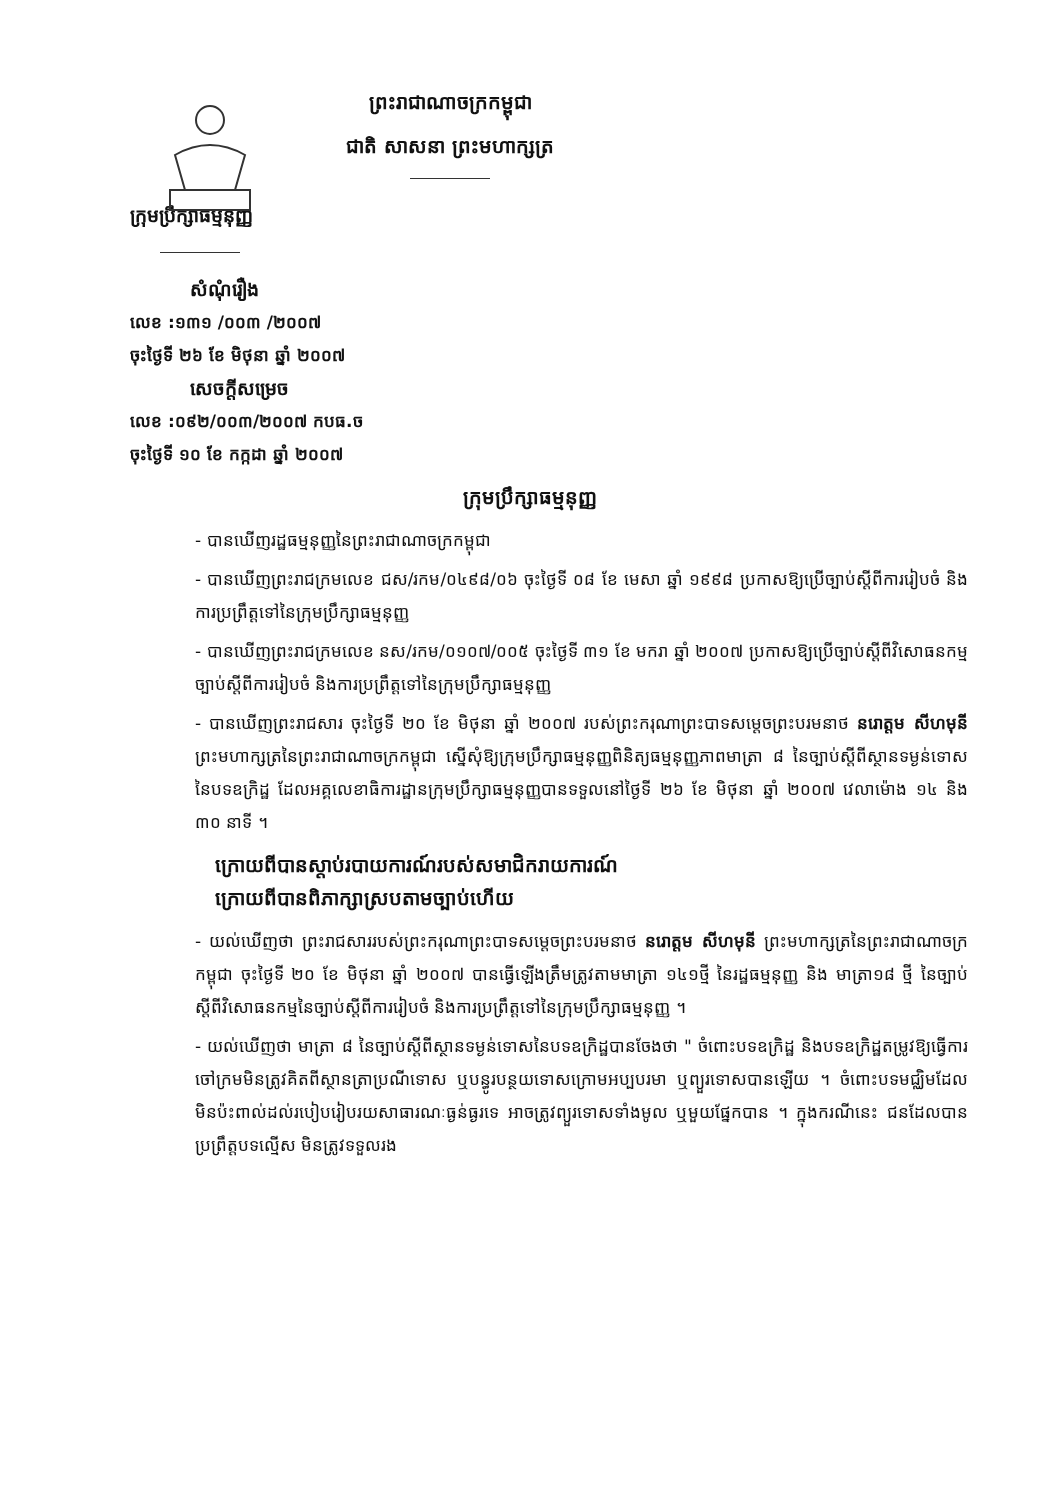ព្រះរាជាណាចក្រកម្ពុជា
ជាតិ សាសនា ព្រះមហាក្សត្រ
ក្រុមប្រឹក្សាធម្មនុញ្ញ
សំណុំរឿង
លេខ :១៣១ /០០៣ /២០០៧
ចុះថ្ងៃទី ២៦ ខែ មិថុនា ឆ្នាំ ២០០៧
សេចក្តីសម្រេច
លេខ :០៩២/០០៣/២០០៧ កបធ.ច
ចុះថ្ងៃទី ១០ ខែ កក្កដា ឆ្នាំ ២០០៧
ក្រុមប្រឹក្សាធម្មនុញ្ញ
- បានឃើញរដ្ឋធម្មនុញ្ញនៃព្រះរាជាណាចក្រកម្ពុជា
- បានឃើញព្រះរាជក្រមលេខ ជស/រកម/០៤៩៨/០៦ ចុះថ្ងៃទី ០៨ ខែ មេសា ឆ្នាំ ១៩៩៨ ប្រកាសឱ្យប្រើច្បាប់ស្តីពីការរៀបចំ និង ការប្រព្រឹត្តទៅនៃក្រុមប្រឹក្សាធម្មនុញ្ញ
- បានឃើញព្រះរាជក្រមលេខ នស/រកម/០១០៧/០០៥ ចុះថ្ងៃទី ៣១ ខែ មករា ឆ្នាំ ២០០៧ ប្រកាសឱ្យប្រើច្បាប់ស្តីពីវិសោធនកម្មច្បាប់ស្តីពីការរៀបចំ និងការប្រព្រឹត្តទៅនៃក្រុមប្រឹក្សាធម្មនុញ្ញ
- បានឃើញព្រះរាជសារ ចុះថ្ងៃទី ២០ ខែ មិថុនា ឆ្នាំ ២០០៧ របស់ព្រះករុណាព្រះបាទសម្តេចព្រះបរមនាថ នរោត្តម សីហមុនី ព្រះមហាក្សត្រនៃព្រះរាជាណាចក្រកម្ពុជា ស្នើសុំឱ្យក្រុមប្រឹក្សាធម្មនុញ្ញពិនិត្យធម្មនុញ្ញភាពមាត្រា ៨ នៃច្បាប់ស្តីពីស្ថានទម្ងន់ទោសនៃបទឧក្រិដ្ឋ ដែលអគ្គលេខាធិការដ្ឋានក្រុមប្រឹក្សាធម្មនុញ្ញបានទទួលនៅថ្ងៃទី ២៦ ខែ មិថុនា ឆ្នាំ ២០០៧ វេលាម៉ោង ១៤ និង ៣០ នាទី ។
ក្រោយពីបានស្តាប់របាយការណ៍របស់សមាជិករាយការណ៍
ក្រោយពីបានពិភាក្សាស្របតាមច្បាប់ហើយ
- យល់ឃើញថា ព្រះរាជសាររបស់ព្រះករុណាព្រះបាទសម្តេចព្រះបរមនាថ នរោត្តម សីហមុនី ព្រះមហាក្សត្រនៃព្រះរាជាណាចក្រកម្ពុជា ចុះថ្ងៃទី ២០ ខែ មិថុនា ឆ្នាំ ២០០៧ បានធ្វើឡើងត្រឹមត្រូវតាមមាត្រា ១៤១ថ្មី នៃរដ្ឋធម្មនុញ្ញ និង មាត្រា១៨ ថ្មី នៃច្បាប់ស្តីពីវិសោធនកម្មនៃច្បាប់ស្តីពីការរៀបចំ និងការប្រព្រឹត្តទៅនៃក្រុមប្រឹក្សាធម្មនុញ្ញ ។
- យល់ឃើញថា មាត្រា ៨ នៃច្បាប់ស្តីពីស្ថានទម្ងន់ទោសនៃបទឧក្រិដ្ឋបានចែងថា " ចំពោះបទឧក្រិដ្ឋ និងបទឧក្រិដ្ឋតម្រូវឱ្យធ្វើការ ចៅក្រមមិនត្រូវគិតពីស្ថានត្រាប្រណីទោស ឬបន្ធូរបន្ថយទោសក្រោមអប្បបរមា ឬព្យួរទោសបានឡើយ ។ ចំពោះបទមជ្ឈិមដែលមិនប៉ះពាល់ដល់របៀបរៀបរយសាធារណៈធ្ងន់ធ្ងរទេ អាចត្រូវព្យួរទោសទាំងមូល ឬមួយផ្នែកបាន ។ ក្នុងករណីនេះ ជនដែលបានប្រព្រឹត្តបទល្មើស មិនត្រូវទទួលរង